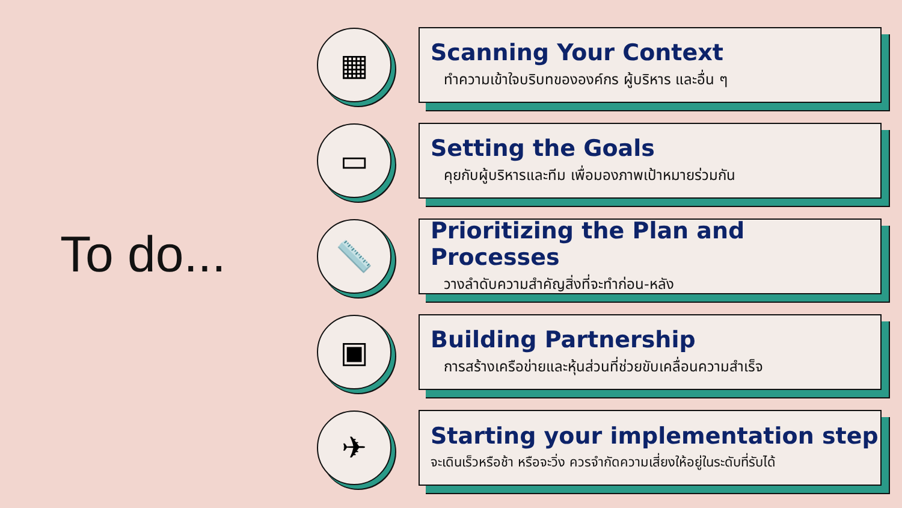To do...
▦
Scanning Your Context
ทำความเข้าใจบริบทขององค์กร ผู้บริหาร และอื่น ๆ
▭
Setting the Goals
คุยกับผู้บริหารและทีม เพื่อมองภาพเป้าหมายร่วมกัน
📏
Prioritizing the Plan and Processes
วางลำดับความสำคัญสิ่งที่จะทำก่อน-หลัง
▣
Building Partnership
การสร้างเครือข่ายและหุ้นส่วนที่ช่วยขับเคลื่อนความสำเร็จ
✈
Starting your implementation step
จะเดินเร็วหรือช้า หรือจะวิ่ง ควรจำกัดความเสี่ยงให้อยู่ในระดับที่รับได้